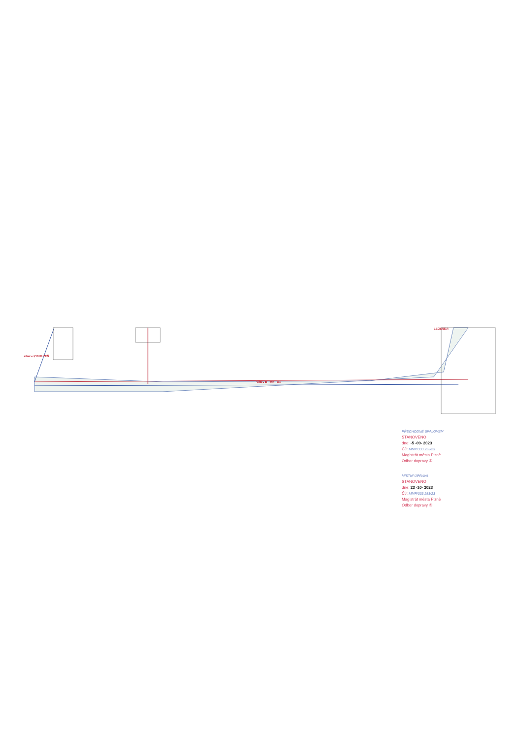Větev B - MK - D1
silnice I/19 PLZEŇ
LEGENDA:
PŘECHODNÉ SPALOVEM
STANOVENO
dne: -5 -09- 2023
ČJ: MMP/333 253/23
Magistrát města Plzně
Odbor dopravy ⑤
MÍSTNÍ ÚPRAVA
STANOVENO
dne: 23 -10- 2023
ČJ: MMP/333 253/23
Magistrát města Plzně
Odbor dopravy ⑤